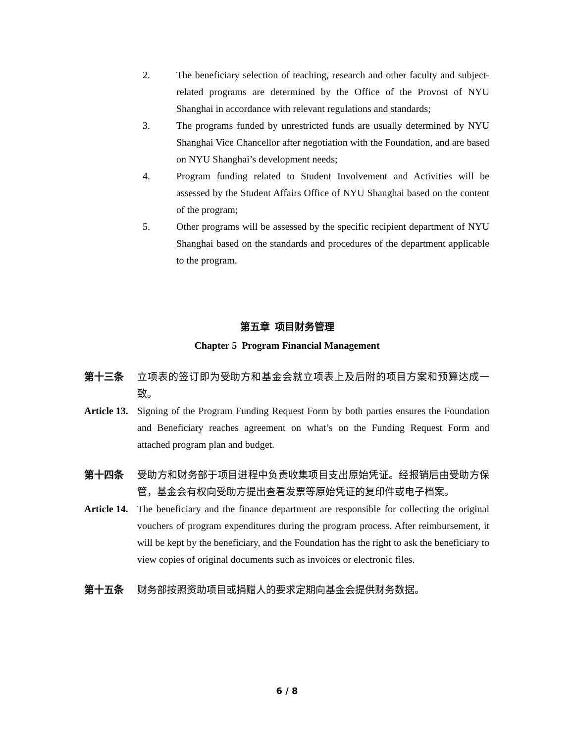2. The beneficiary selection of teaching, research and other faculty and subject-related programs are determined by the Office of the Provost of NYU Shanghai in accordance with relevant regulations and standards;
3. The programs funded by unrestricted funds are usually determined by NYU Shanghai Vice Chancellor after negotiation with the Foundation, and are based on NYU Shanghai’s development needs;
4. Program funding related to Student Involvement and Activities will be assessed by the Student Affairs Office of NYU Shanghai based on the content of the program;
5. Other programs will be assessed by the specific recipient department of NYU Shanghai based on the standards and procedures of the department applicable to the program.
第五章 项目财务管理
Chapter 5 Program Financial Management
第十三条 立项表的签订即为受助方和基金会就立项表上及后附的项目方案和预算达成一致。
Article 13. Signing of the Program Funding Request Form by both parties ensures the Foundation and Beneficiary reaches agreement on what’s on the Funding Request Form and attached program plan and budget.
第十四条 受助方和财务部于项目进程中负责收集项目支出原始凭证。经报销后由受助方保管，基金会有权向受助方提出查看发票等原始凭证的复印件或电子档案。
Article 14. The beneficiary and the finance department are responsible for collecting the original vouchers of program expenditures during the program process. After reimbursement, it will be kept by the beneficiary, and the Foundation has the right to ask the beneficiary to view copies of original documents such as invoices or electronic files.
第十五条 财务部按照资助项目或捐赠人的要求定期向基金会提供财务数据。
6 / 8